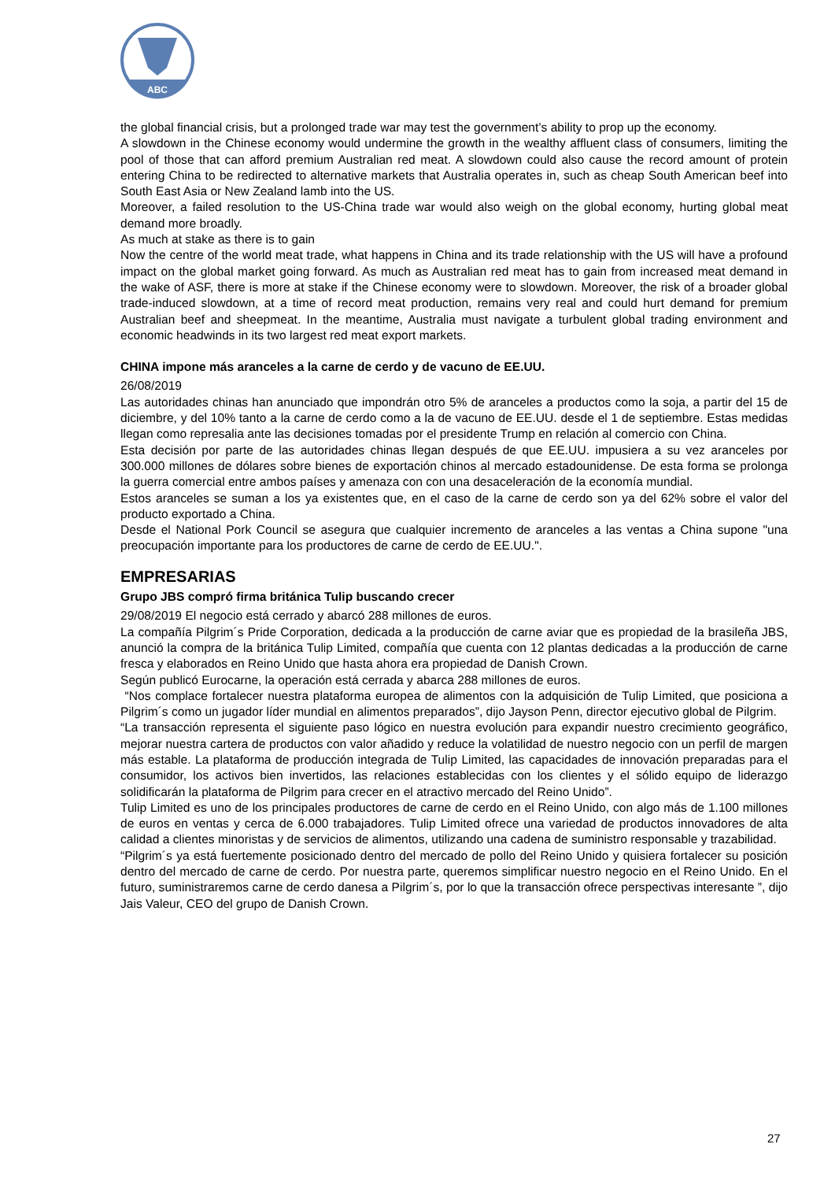ABC
the global financial crisis, but a prolonged trade war may test the government’s ability to prop up the economy.
A slowdown in the Chinese economy would undermine the growth in the wealthy affluent class of consumers, limiting the pool of those that can afford premium Australian red meat. A slowdown could also cause the record amount of protein entering China to be redirected to alternative markets that Australia operates in, such as cheap South American beef into South East Asia or New Zealand lamb into the US.
Moreover, a failed resolution to the US-China trade war would also weigh on the global economy, hurting global meat demand more broadly.
As much at stake as there is to gain
Now the centre of the world meat trade, what happens in China and its trade relationship with the US will have a profound impact on the global market going forward. As much as Australian red meat has to gain from increased meat demand in the wake of ASF, there is more at stake if the Chinese economy were to slowdown. Moreover, the risk of a broader global trade-induced slowdown, at a time of record meat production, remains very real and could hurt demand for premium Australian beef and sheepmeat. In the meantime, Australia must navigate a turbulent global trading environment and economic headwinds in its two largest red meat export markets.
CHINA impone más aranceles a la carne de cerdo y de vacuno de EE.UU.
26/08/2019
Las autoridades chinas han anunciado que impondrán otro 5% de aranceles a productos como la soja, a partir del 15 de diciembre, y del 10% tanto a la carne de cerdo como a la de vacuno de EE.UU. desde el 1 de septiembre. Estas medidas llegan como represalia ante las decisiones tomadas por el presidente Trump en relación al comercio con China.
Esta decisión por parte de las autoridades chinas llegan después de que EE.UU. impusiera a su vez aranceles por 300.000 millones de dólares sobre bienes de exportación chinos al mercado estadounidense. De esta forma se prolonga la guerra comercial entre ambos países y amenaza con con una desaceleración de la economía mundial.
Estos aranceles se suman a los ya existentes que, en el caso de la carne de cerdo son ya del 62% sobre el valor del producto exportado a China.
Desde el National Pork Council se asegura que cualquier incremento de aranceles a las ventas a China supone "una preocupación importante para los productores de carne de cerdo de EE.UU.".
EMPRESARIAS
Grupo JBS compró firma británica Tulip buscando crecer
29/08/2019 El negocio está cerrado y abarcó 288 millones de euros.
La compañía Pilgrim´s Pride Corporation, dedicada a la producción de carne aviar que es propiedad de la brasileña JBS, anunció la compra de la británica Tulip Limited, compañía que cuenta con 12 plantas dedicadas a la producción de carne fresca y elaborados en Reino Unido que hasta ahora era propiedad de Danish Crown.
Según publicó Eurocarne, la operación está cerrada y abarca 288 millones de euros.
“Nos complace fortalecer nuestra plataforma europea de alimentos con la adquisición de Tulip Limited, que posiciona a Pilgrim´s como un jugador líder mundial en alimentos preparados”, dijo Jayson Penn, director ejecutivo global de Pilgrim.
“La transacción representa el siguiente paso lógico en nuestra evolución para expandir nuestro crecimiento geográfico, mejorar nuestra cartera de productos con valor añadido y reduce la volatilidad de nuestro negocio con un perfil de margen más estable. La plataforma de producción integrada de Tulip Limited, las capacidades de innovación preparadas para el consumidor, los activos bien invertidos, las relaciones establecidas con los clientes y el sólido equipo de liderazgo solidificarán la plataforma de Pilgrim para crecer en el atractivo mercado del Reino Unido”.
Tulip Limited es uno de los principales productores de carne de cerdo en el Reino Unido, con algo más de 1.100 millones de euros en ventas y cerca de 6.000 trabajadores. Tulip Limited ofrece una variedad de productos innovadores de alta calidad a clientes minoristas y de servicios de alimentos, utilizando una cadena de suministro responsable y trazabilidad.
“Pilgrim´s ya está fuertemente posicionado dentro del mercado de pollo del Reino Unido y quisiera fortalecer su posición dentro del mercado de carne de cerdo. Por nuestra parte, queremos simplificar nuestro negocio en el Reino Unido. En el futuro, suministraremos carne de cerdo danesa a Pilgrim´s, por lo que la transacción ofrece perspectivas interesante ”, dijo Jais Valeur, CEO del grupo de Danish Crown.
27